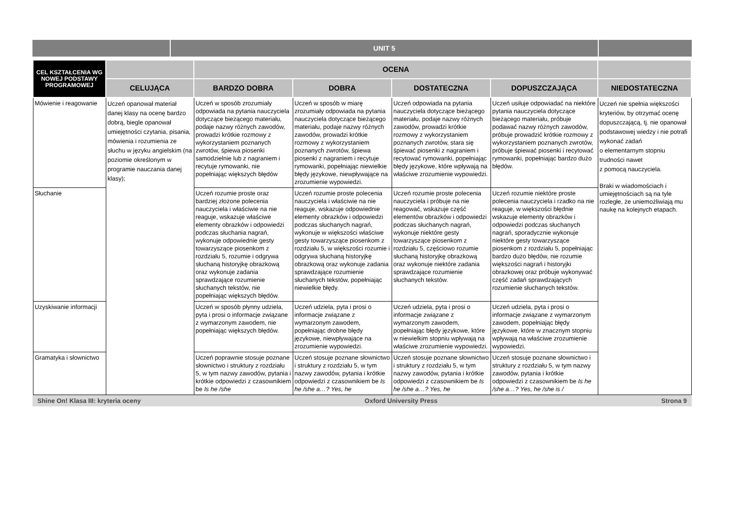UNIT 5
| CEL KSZTAŁCENIA WG NOWEJ PODSTAWY PROGRAMOWEJ | | OCENA | | | | |
| --- | --- | --- | --- | --- | --- | --- |
| | CELUJĄCA | BARDZO DOBRA | DOBRA | DOSTATECZNA | DOPUSZCZAJĄCA | NIEDOSTATECZNA |
| Mówienie i reagowanie | Uczeń opanował materiał danej klasy na ocenę bardzo dobrą, biegle opanował umiejętności czytania, pisania, mówienia i rozumienia ze słuchu w języku angielskim (na poziomie określonym w programie nauczania danej klasy); | Uczeń w sposób zrozumiały odpowiada na pytania nauczyciela dotyczące bieżącego materiału, podaje nazwy różnych zawodów, prowadzi krótkie rozmowy z wykorzystaniem poznanych zwrotów, śpiewa piosenki samodzielnie lub z nagraniem i recytuje rymowanki, nie popełniając większych błędów | Uczeń w sposób w miarę zrozumiały odpowiada na pytania nauczyciela dotyczące bieżącego materiału, podaje nazwy różnych zawodów, prowadzi krótkie rozmowy z wykorzystaniem poznanych zwrotów, śpiewa piosenki z nagraniem i recytuje rymowanki, popełniając niewielkie błędy językowe, niewpływające na zrozumienie wypowiedzi. | Uczeń odpowiada na pytania nauczyciela dotyczące bieżącego materiału, podaje nazwy różnych zawodów, prowadzi krótkie rozmowy z wykorzystaniem poznanych zwrotów, stara się śpiewać piosenki z nagraniem i recytować rymowanki, popełniając błędy językowe, które wpływają na właściwe zrozumienie wypowiedzi. | Uczeń usiłuje odpowiadać na niektóre pytania nauczyciela dotyczące bieżącego materiału, próbuje podawać nazwy różnych zawodów, próbuje prowadzić krótkie rozmowy z wykorzystaniem poznanych zwrotów, próbuje śpiewać piosenki i recytować rymowanki, popełniając bardzo dużo błędów. | Uczeń nie spełnia większości kryteriów, by otrzymać ocenę dopuszczającą, tj. nie opanował podstawowej wiedzy i nie potrafi wykonać zadań o elementarnym stopniu trudności nawet z pomocą nauczyciela. Braki w wiadomościach i umiejętnościach są na tyle rozległe, że uniemożliwiają mu naukę na kolejnych etapach. |
| Słuchanie | | Uczeń rozumie proste oraz bardziej złożone polecenia nauczyciela i właściwie na nie reaguje, wskazuje właściwe elementy obrazków i odpowiedzi podczas słuchania nagrań, wykonuje odpowiednie gesty towarzyszące piosenkom z rozdziału 5, rozumie i odgrywa słuchaną historyjkę obrazkową oraz wykonuje zadania sprawdzające rozumienie słuchanych tekstów, nie popełniając większych błędów. | Uczeń rozumie proste polecenia nauczyciela i właściwie na nie reaguje, wskazuje odpowiednie elementy obrazków i odpowiedzi podczas słuchanych nagrań, wykonuje w większości właściwe gesty towarzyszące piosenkom z rozdziału 5, w większości rozumie i odgrywa słuchaną historyjkę obrazkową oraz wykonuje zadania sprawdzające rozumienie słuchanych tekstów, popełniając niewielkie błędy. | Uczeń rozumie proste polecenia nauczyciela i próbuje na nie reagować, wskazuje część elementów obrazków i odpowiedzi podczas słuchanych nagrań, wykonuje niektóre gesty towarzyszące piosenkom z rozdziału 5, częściowo rozumie słuchaną historyjkę obrazkową oraz wykonuje niektóre zadania sprawdzające rozumienie słuchanych tekstów. | Uczeń rozumie niektóre proste polecenia nauczyciela i rzadko na nie reaguje, w większości błędnie wskazuje elementy obrazków i odpowiedzi podczas słuchanych nagrań, sporadycznie wykonuje niektóre gesty towarzyszące piosenkom z rozdziału 5, popełniając bardzo dużo błędów, nie rozumie większości nagrań i historyjki obrazkowej oraz próbuje wykonywać część zadań sprawdzających rozumienie słuchanych tekstów. | |
| Uzyskiwanie informacji | | Uczeń w sposób płynny udziela, pyta i prosi o informacje związane z wymarzonym zawodem, nie popełniając większych błędów. | Uczeń udziela, pyta i prosi o informacje związane z wymarzonym zawodem, popełniając drobne błędy językowe, niewpływające na zrozumienie wypowiedzi. | Uczeń udziela, pyta i prosi o informacje związane z wymarzonym zawodem, popełniając błędy językowe, które w niewielkim stopniu wpływają na właściwe zrozumienie wypowiedzi. | Uczeń udziela, pyta i prosi o informacje związane z wymarzonym zawodem, popełniając błędy językowe, które w znacznym stopniu wpływają na właściwe zrozumienie wypowiedzi. | |
| Gramatyka i słownictwo | | Uczeń poprawnie stosuje poznane słownictwo i struktury z rozdziału 5, w tym nazwy zawodów, pytania i krótkie odpowiedzi z czasownikiem be Is he /she | Uczeń stosuje poznane słownictwo i struktury z rozdziału 5, w tym nazwy zawodów, pytania i krótkie odpowiedzi z czasownikiem be Is he /she a…? Yes, he | Uczeń stosuje poznane słownictwo i struktury z rozdziału 5, w tym nazwy zawodów, pytania i krótkie odpowiedzi z czasownikiem be Is he /she a…? Yes, he | Uczeń stosuje poznane słownictwo i struktury z rozdziału 5, w tym nazwy zawodów, pytania i krótkie odpowiedzi z czasownikiem be Is he /she a…? Yes, he /she is / | |
Shine On! Klasa III: kryteria oceny Oxford University Press Strona 9